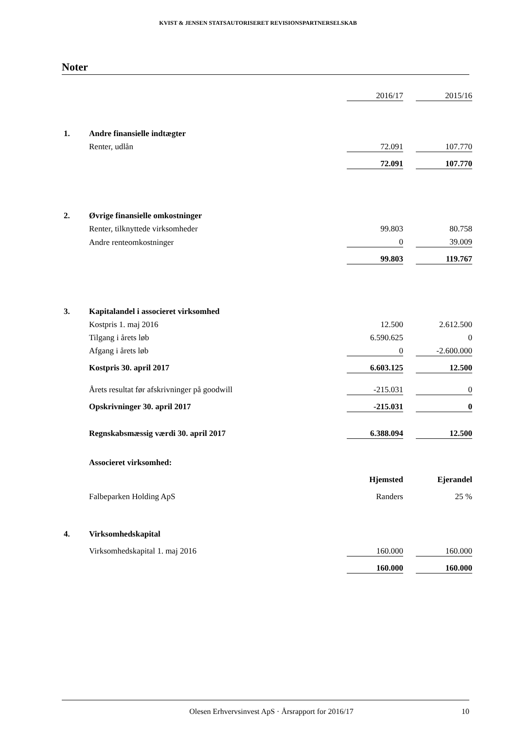KVIST & JENSEN STATSAUTORISERET REVISIONSPARTNERSELSKAB
Noter
| | | 2016/17 | | 2015/16 |
| 1. | Andre finansielle indtægter | | | |
| | Renter, udlån | 72.091 | | 107.770 |
| | | 72.091 | | 107.770 |
| 2. | Øvrige finansielle omkostninger | | | |
| | Renter, tilknyttede virksomheder | 99.803 | | 80.758 |
| | Andre renteomkostninger | 0 | | 39.009 |
| | | 99.803 | | 119.767 |
| 3. | Kapitalandel i associeret virksomhed | | | |
| | Kostpris 1. maj 2016 | 12.500 | | 2.612.500 |
| | Tilgang i årets løb | 6.590.625 | | 0 |
| | Afgang i årets løb | 0 | | -2.600.000 |
| | Kostpris 30. april 2017 | 6.603.125 | | 12.500 |
| | Årets resultat før afskrivninger på goodwill | -215.031 | | 0 |
| | Opskrivninger 30. april 2017 | -215.031 | | 0 |
| | Regnskabsmæssig værdi 30. april 2017 | 6.388.094 | | 12.500 |
| | Associeret virksomhed: | | | |
| | | Hjemsted | | Ejerandel |
| | Falbeparken Holding ApS | Randers | | 25 % |
| 4. | Virksomhedskapital | | | |
| | Virksomhedskapital 1. maj 2016 | 160.000 | | 160.000 |
| | | 160.000 | | 160.000 |
Olesen Erhvervsinvest ApS · Årsrapport for 2016/17 10